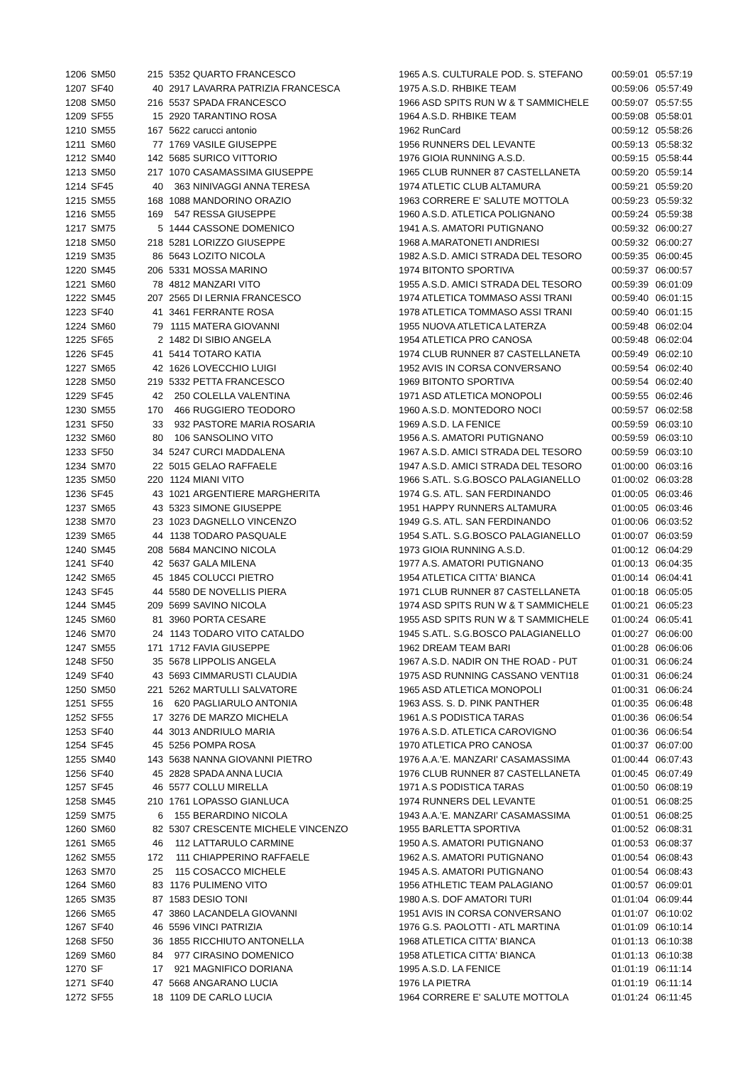| 1206 | SM50 | 215 | 5352 | QUARTO FRANCESCO | 1965 A.S. CULTURALE POD. S. STEFANO | 00:59:01 | 05:57:19 |
| 1207 | SF40 | 40 | 2917 | LAVARRA PATRIZIA FRANCESCA | 1975 A.S.D. RHBIKE TEAM | 00:59:06 | 05:57:49 |
| 1208 | SM50 | 216 | 5537 | SPADA FRANCESCO | 1966 ASD SPITS RUN W & T SAMMICHELE | 00:59:07 | 05:57:55 |
| 1209 | SF55 | 15 | 2920 | TARANTINO ROSA | 1964 A.S.D. RHBIKE TEAM | 00:59:08 | 05:58:01 |
| 1210 | SM55 | 167 | 5622 | carucci antonio | 1962 RunCard | 00:59:12 | 05:58:26 |
| 1211 | SM60 | 77 | 1769 | VASILE GIUSEPPE | 1956 RUNNERS DEL LEVANTE | 00:59:13 | 05:58:32 |
| 1212 | SM40 | 142 | 5685 | SURICO VITTORIO | 1976 GIOIA RUNNING A.S.D. | 00:59:15 | 05:58:44 |
| 1213 | SM50 | 217 | 1070 | CASAMASSIMA GIUSEPPE | 1965 CLUB RUNNER 87 CASTELLANETA | 00:59:20 | 05:59:14 |
| 1214 | SF45 | 40 | 363 | NINIVAGGI ANNA TERESA | 1974 ATLETIC CLUB ALTAMURA | 00:59:21 | 05:59:20 |
| 1215 | SM55 | 168 | 1088 | MANDORINO ORAZIO | 1963 CORRERE E' SALUTE MOTTOLA | 00:59:23 | 05:59:32 |
| 1216 | SM55 | 169 | 547 | RESSA GIUSEPPE | 1960 A.S.D. ATLETICA POLIGNANO | 00:59:24 | 05:59:38 |
| 1217 | SM75 | 5 | 1444 | CASSONE DOMENICO | 1941 A.S. AMATORI PUTIGNANO | 00:59:32 | 06:00:27 |
| 1218 | SM50 | 218 | 5281 | LORIZZO GIUSEPPE | 1968 A.MARATONETI ANDRIESI | 00:59:32 | 06:00:27 |
| 1219 | SM35 | 86 | 5643 | LOZITO NICOLA | 1982 A.S.D. AMICI STRADA DEL TESORO | 00:59:35 | 06:00:45 |
| 1220 | SM45 | 206 | 5331 | MOSSA MARINO | 1974 BITONTO SPORTIVA | 00:59:37 | 06:00:57 |
| 1221 | SM60 | 78 | 4812 | MANZARI VITO | 1955 A.S.D. AMICI STRADA DEL TESORO | 00:59:39 | 06:01:09 |
| 1222 | SM45 | 207 | 2565 | DI LERNIA FRANCESCO | 1974 ATLETICA TOMMASO ASSI TRANI | 00:59:40 | 06:01:15 |
| 1223 | SF40 | 41 | 3461 | FERRANTE ROSA | 1978 ATLETICA TOMMASO ASSI TRANI | 00:59:40 | 06:01:15 |
| 1224 | SM60 | 79 | 1115 | MATERA GIOVANNI | 1955 NUOVA ATLETICA LATERZA | 00:59:48 | 06:02:04 |
| 1225 | SF65 | 2 | 1482 | DI SIBIO ANGELA | 1954 ATLETICA PRO CANOSA | 00:59:48 | 06:02:04 |
| 1226 | SF45 | 41 | 5414 | TOTARO KATIA | 1974 CLUB RUNNER 87 CASTELLANETA | 00:59:49 | 06:02:10 |
| 1227 | SM65 | 42 | 1626 | LOVECCHIO LUIGI | 1952 AVIS IN CORSA CONVERSANO | 00:59:54 | 06:02:40 |
| 1228 | SM50 | 219 | 5332 | PETTA FRANCESCO | 1969 BITONTO SPORTIVA | 00:59:54 | 06:02:40 |
| 1229 | SF45 | 42 | 250 | COLELLA VALENTINA | 1971 ASD ATLETICA MONOPOLI | 00:59:55 | 06:02:46 |
| 1230 | SM55 | 170 | 466 | RUGGIERO TEODORO | 1960 A.S.D. MONTEDORO NOCI | 00:59:57 | 06:02:58 |
| 1231 | SF50 | 33 | 932 | PASTORE MARIA ROSARIA | 1969 A.S.D. LA FENICE | 00:59:59 | 06:03:10 |
| 1232 | SM60 | 80 | 106 | SANSOLINO VITO | 1956 A.S. AMATORI PUTIGNANO | 00:59:59 | 06:03:10 |
| 1233 | SF50 | 34 | 5247 | CURCI MADDALENA | 1967 A.S.D. AMICI STRADA DEL TESORO | 00:59:59 | 06:03:10 |
| 1234 | SM70 | 22 | 5015 | GELAO RAFFAELE | 1947 A.S.D. AMICI STRADA DEL TESORO | 01:00:00 | 06:03:16 |
| 1235 | SM50 | 220 | 1124 | MIANI VITO | 1966 S.ATL. S.G.BOSCO PALAGIANELLO | 01:00:02 | 06:03:28 |
| 1236 | SF45 | 43 | 1021 | ARGENTIERE MARGHERITA | 1974 G.S. ATL. SAN FERDINANDO | 01:00:05 | 06:03:46 |
| 1237 | SM65 | 43 | 5323 | SIMONE GIUSEPPE | 1951 HAPPY RUNNERS ALTAMURA | 01:00:05 | 06:03:46 |
| 1238 | SM70 | 23 | 1023 | DAGNELLO VINCENZO | 1949 G.S. ATL. SAN FERDINANDO | 01:00:06 | 06:03:52 |
| 1239 | SM65 | 44 | 1138 | TODARO PASQUALE | 1954 S.ATL. S.G.BOSCO PALAGIANELLO | 01:00:07 | 06:03:59 |
| 1240 | SM45 | 208 | 5684 | MANCINO NICOLA | 1973 GIOIA RUNNING A.S.D. | 01:00:12 | 06:04:29 |
| 1241 | SF40 | 42 | 5637 | GALA MILENA | 1977 A.S. AMATORI PUTIGNANO | 01:00:13 | 06:04:35 |
| 1242 | SM65 | 45 | 1845 | COLUCCI PIETRO | 1954 ATLETICA CITTA' BIANCA | 01:00:14 | 06:04:41 |
| 1243 | SF45 | 44 | 5580 | DE NOVELLIS PIERA | 1971 CLUB RUNNER 87 CASTELLANETA | 01:00:18 | 06:05:05 |
| 1244 | SM45 | 209 | 5699 | SAVINO NICOLA | 1974 ASD SPITS RUN W & T SAMMICHELE | 01:00:21 | 06:05:23 |
| 1245 | SM60 | 81 | 3960 | PORTA CESARE | 1955 ASD SPITS RUN W & T SAMMICHELE | 01:00:24 | 06:05:41 |
| 1246 | SM70 | 24 | 1143 | TODARO VITO CATALDO | 1945 S.ATL. S.G.BOSCO PALAGIANELLO | 01:00:27 | 06:06:00 |
| 1247 | SM55 | 171 | 1712 | FAVIA GIUSEPPE | 1962 DREAM TEAM BARI | 01:00:28 | 06:06:06 |
| 1248 | SF50 | 35 | 5678 | LIPPOLIS ANGELA | 1967 A.S.D. NADIR ON THE ROAD - PUT | 01:00:31 | 06:06:24 |
| 1249 | SF40 | 43 | 5693 | CIMMARUSTI CLAUDIA | 1975 ASD RUNNING CASSANO VENTI18 | 01:00:31 | 06:06:24 |
| 1250 | SM50 | 221 | 5262 | MARTULLI SALVATORE | 1965 ASD ATLETICA MONOPOLI | 01:00:31 | 06:06:24 |
| 1251 | SF55 | 16 | 620 | PAGLIARULO ANTONIA | 1963 ASS. S. D. PINK PANTHER | 01:00:35 | 06:06:48 |
| 1252 | SF55 | 17 | 3276 | DE MARZO MICHELA | 1961 A.S PODISTICA TARAS | 01:00:36 | 06:06:54 |
| 1253 | SF40 | 44 | 3013 | ANDRIULO MARIA | 1976 A.S.D. ATLETICA CAROVIGNO | 01:00:36 | 06:06:54 |
| 1254 | SF45 | 45 | 5256 | POMPA ROSA | 1970 ATLETICA PRO CANOSA | 01:00:37 | 06:07:00 |
| 1255 | SM40 | 143 | 5638 | NANNA GIOVANNI PIETRO | 1976 A.A.'E. MANZARI' CASAMASSIMA | 01:00:44 | 06:07:43 |
| 1256 | SF40 | 45 | 2828 | SPADA ANNA LUCIA | 1976 CLUB RUNNER 87 CASTELLANETA | 01:00:45 | 06:07:49 |
| 1257 | SF45 | 46 | 5577 | COLLU MIRELLA | 1971 A.S PODISTICA TARAS | 01:00:50 | 06:08:19 |
| 1258 | SM45 | 210 | 1761 | LOPASSO GIANLUCA | 1974 RUNNERS DEL LEVANTE | 01:00:51 | 06:08:25 |
| 1259 | SM75 | 6 | 155 | BERARDINO NICOLA | 1943 A.A.'E. MANZARI' CASAMASSIMA | 01:00:51 | 06:08:25 |
| 1260 | SM60 | 82 | 5307 | CRESCENTE MICHELE VINCENZO | 1955 BARLETTA SPORTIVA | 01:00:52 | 06:08:31 |
| 1261 | SM65 | 46 | 112 | LATTARULO CARMINE | 1950 A.S. AMATORI PUTIGNANO | 01:00:53 | 06:08:37 |
| 1262 | SM55 | 172 | 111 | CHIAPPERINO RAFFAELE | 1962 A.S. AMATORI PUTIGNANO | 01:00:54 | 06:08:43 |
| 1263 | SM70 | 25 | 115 | COSACCO MICHELE | 1945 A.S. AMATORI PUTIGNANO | 01:00:54 | 06:08:43 |
| 1264 | SM60 | 83 | 1176 | PULIMENO VITO | 1956 ATHLETIC TEAM PALAGIANO | 01:00:57 | 06:09:01 |
| 1265 | SM35 | 87 | 1583 | DESIO TONI | 1980 A.S. DOF AMATORI TURI | 01:01:04 | 06:09:44 |
| 1266 | SM65 | 47 | 3860 | LACANDELA GIOVANNI | 1951 AVIS IN CORSA CONVERSANO | 01:01:07 | 06:10:02 |
| 1267 | SF40 | 46 | 5596 | VINCI PATRIZIA | 1976 G.S. PAOLOTTI - ATL MARTINA | 01:01:09 | 06:10:14 |
| 1268 | SF50 | 36 | 1855 | RICCHIUTO ANTONELLA | 1968 ATLETICA CITTA' BIANCA | 01:01:13 | 06:10:38 |
| 1269 | SM60 | 84 | 977 | CIRASINO DOMENICO | 1958 ATLETICA CITTA' BIANCA | 01:01:13 | 06:10:38 |
| 1270 | SF | 17 | 921 | MAGNIFICO DORIANA | 1995 A.S.D. LA FENICE | 01:01:19 | 06:11:14 |
| 1271 | SF40 | 47 | 5668 | ANGARANO LUCIA | 1976 LA PIETRA | 01:01:19 | 06:11:14 |
| 1272 | SF55 | 18 | 1109 | DE CARLO LUCIA | 1964 CORRERE E' SALUTE MOTTOLA | 01:01:24 | 06:11:45 |